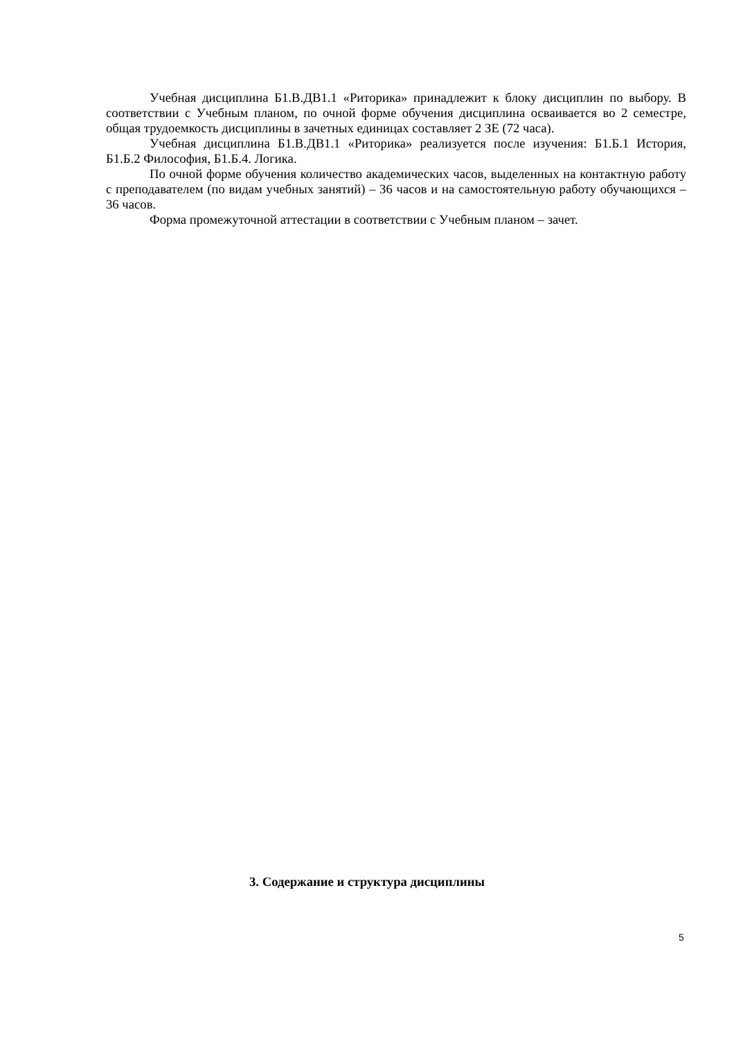Учебная дисциплина Б1.В.ДВ1.1 «Риторика» принадлежит к блоку дисциплин по выбору. В соответствии с Учебным планом, по очной форме обучения дисциплина осваивается во 2 семестре, общая трудоемкость дисциплины в зачетных единицах составляет 2 ЗЕ (72 часа).
Учебная дисциплина Б1.В.ДВ1.1 «Риторика» реализуется после изучения: Б1.Б.1 История, Б1.Б.2 Философия, Б1.Б.4. Логика.
По очной форме обучения количество академических часов, выделенных на контактную работу с преподавателем (по видам учебных занятий) – 36 часов и на самостоятельную работу обучающихся – 36 часов.
Форма промежуточной аттестации в соответствии с Учебным планом – зачет.
3. Содержание и структура дисциплины
5